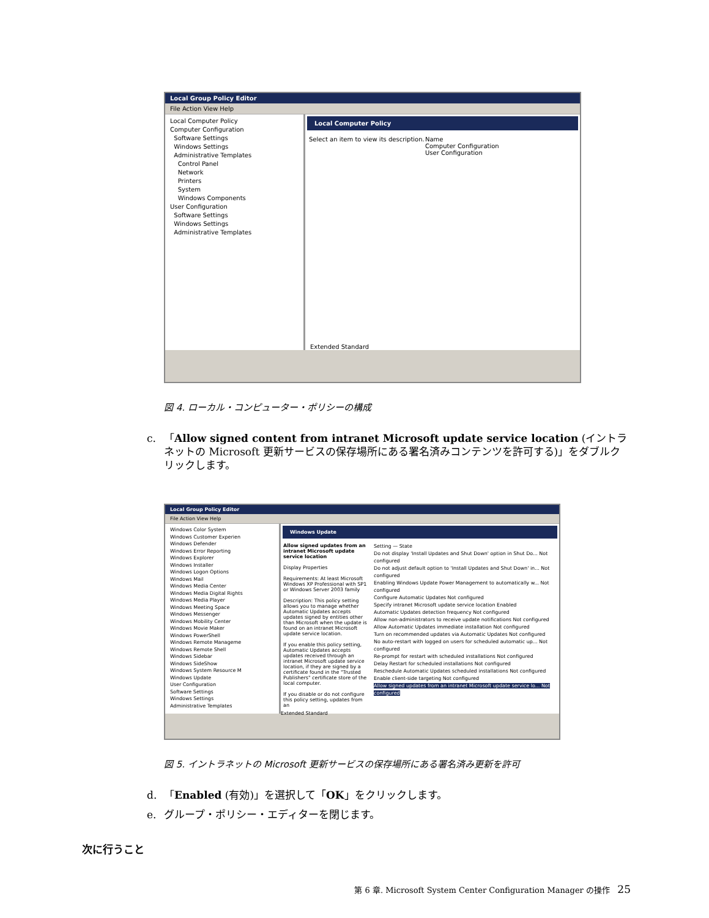Local Group Policy Editor
File Action View Help
Local Computer Policy
Computer Configuration
Software Settings
Windows Settings
Administrative Templates
Control Panel
Network
Printers
System
Windows Components
User Configuration
Software Settings
Windows Settings
Administrative Templates
Local Computer Policy
Select an item to view its description.
Name
Computer Configuration
User Configuration
Extended Standard
図 4. ローカル・コンピューター・ポリシーの構成
c. 「Allow signed content from intranet Microsoft update service location (イントラネットの Microsoft 更新サービスの保存場所にある署名済みコンテンツを許可する)」をダブルクリックします。
Local Group Policy Editor
File Action View Help
Windows Color System
Windows Customer Experien
Windows Defender
Windows Error Reporting
Windows Explorer
Windows Installer
Windows Logon Options
Windows Mail
Windows Media Center
Windows Media Digital Rights
Windows Media Player
Windows Meeting Space
Windows Messenger
Windows Mobility Center
Windows Movie Maker
Windows PowerShell
Windows Remote Manageme
Windows Remote Shell
Windows Sidebar
Windows SideShow
Windows System Resource M
Windows Update
User Configuration
Software Settings
Windows Settings
Administrative Templates
Windows Update
Allow signed updates from an intranet Microsoft update service location
Display Properties
Requirements: At least Microsoft Windows XP Professional with SP1 or Windows Server 2003 family
Description: This policy setting allows you to manage whether Automatic Updates accepts updates signed by entities other than Microsoft when the update is found on an intranet Microsoft update service location.
If you enable this policy setting, Automatic Updates accepts updates received through an intranet Microsoft update service location, if they are signed by a certificate found in the "Trusted Publishers" certificate store of the local computer.
If you disable or do not configure this policy setting, updates from an
Setting — State
Do not display 'Install Updates and Shut Down' option in Shut Do... Not configured
Do not adjust default option to 'Install Updates and Shut Down' in... Not configured
Enabling Windows Update Power Management to automatically w... Not configured
Configure Automatic Updates Not configured
Specify intranet Microsoft update service location Enabled
Automatic Updates detection frequency Not configured
Allow non-administrators to receive update notifications Not configured
Allow Automatic Updates immediate installation Not configured
Turn on recommended updates via Automatic Updates Not configured
No auto-restart with logged on users for scheduled automatic up... Not configured
Re-prompt for restart with scheduled installations Not configured
Delay Restart for scheduled installations Not configured
Reschedule Automatic Updates scheduled installations Not configured
Enable client-side targeting Not configured
Allow signed updates from an intranet Microsoft update service lo... Not configured
Extended Standard
図 5. イントラネットの Microsoft 更新サービスの保存場所にある署名済み更新を許可
d. 「Enabled (有効)」を選択して「OK」をクリックします。
e. グループ・ポリシー・エディターを閉じます。
次に行うこと
第 6 章. Microsoft System Center Configuration Manager の操作 25